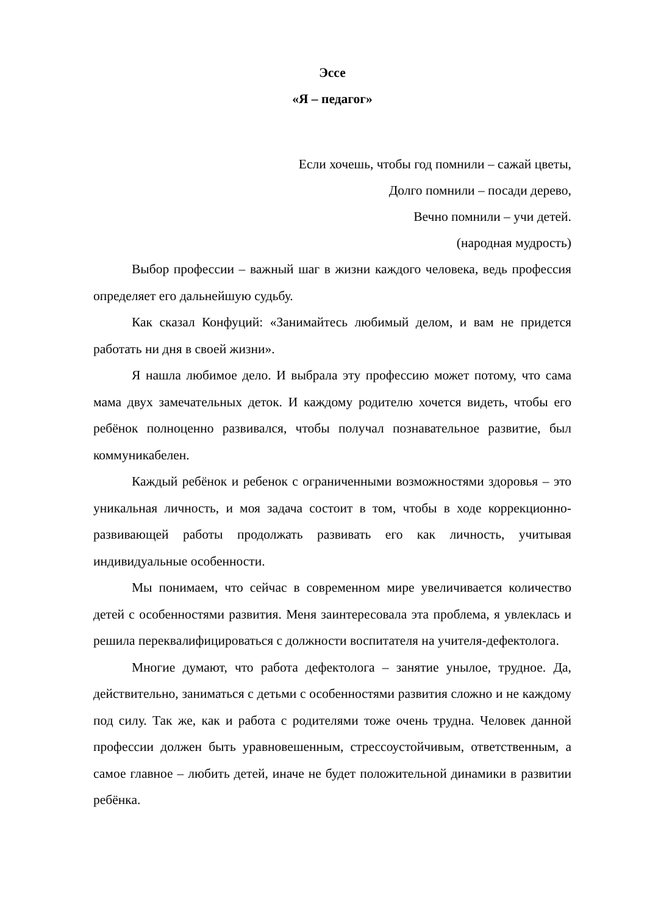Эссе
«Я – педагог»
Если хочешь, чтобы год помнили – сажай цветы,
Долго помнили – посади дерево,
Вечно помнили – учи детей.
(народная мудрость)
Выбор профессии – важный шаг в жизни каждого человека, ведь профессия определяет его дальнейшую судьбу.
Как сказал Конфуций: «Занимайтесь любимый делом, и вам не придется работать ни дня в своей жизни».
Я нашла любимое дело. И выбрала эту профессию может потому, что сама мама двух замечательных деток. И каждому родителю хочется видеть, чтобы его ребёнок полноценно развивался, чтобы получал познавательное развитие, был коммуникабелен.
Каждый ребёнок и ребенок с ограниченными возможностями здоровья – это уникальная личность, и моя задача состоит в том, чтобы в ходе коррекционно-развивающей работы продолжать развивать его как личность, учитывая индивидуальные особенности.
Мы понимаем, что сейчас в современном мире увеличивается количество детей с особенностями развития. Меня заинтересовала эта проблема, я увлеклась и решила переквалифицироваться с должности воспитателя на учителя-дефектолога.
Многие думают, что работа дефектолога – занятие унылое, трудное. Да, действительно, заниматься с детьми с особенностями развития сложно и не каждому под силу. Так же, как и работа с родителями тоже очень трудна. Человек данной профессии должен быть уравновешенным, стрессоустойчивым, ответственным, а самое главное – любить детей, иначе не будет положительной динамики в развитии ребёнка.